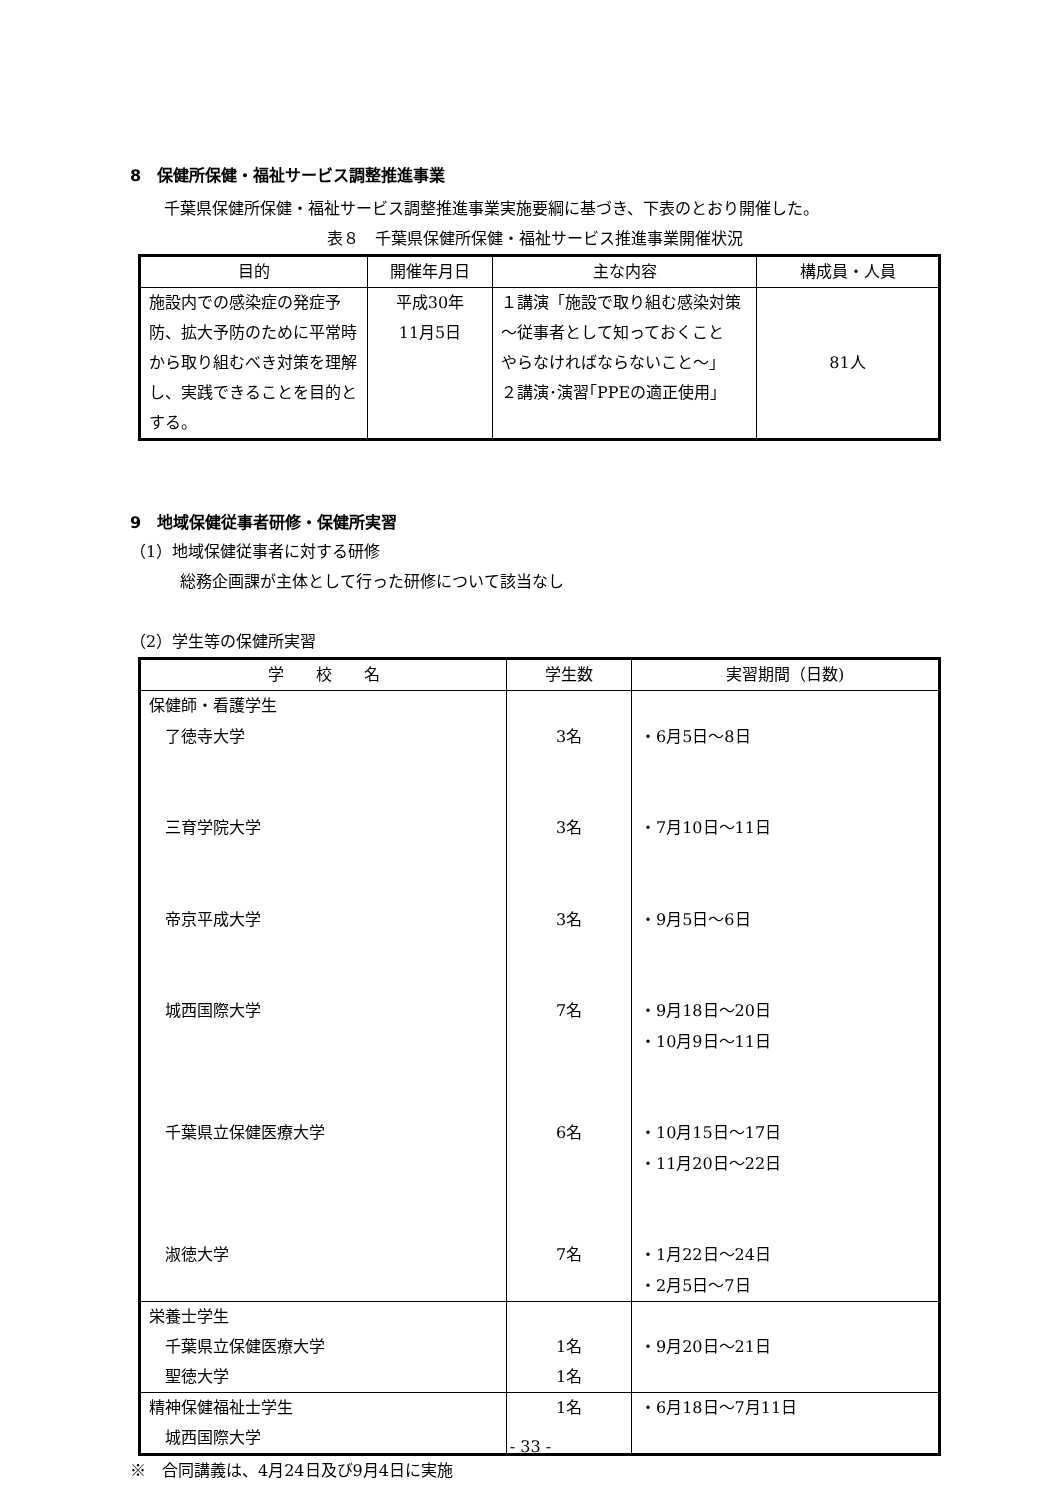8　保健所保健・福祉サービス調整推進事業
千葉県保健所保健・福祉サービス調整推進事業実施要綱に基づき、下表のとおり開催した。
表８　千葉県保健所保健・福祉サービス推進事業開催状況
| 目的 | 開催年月日 | 主な内容 | 構成員・人員 |
| --- | --- | --- | --- |
| 施設内での感染症の発症予防、拡大予防のために平常時から取り組むべき対策を理解し、実践できることを目的とする。 | 平成30年 11月5日 | １講演「施設で取り組む感染対策～従事者として知っておくこと やらなければならないこと～」 ２講演･演習｢PPEの適正使用｣ | 81人 |
9　地域保健従事者研修・保健所実習
（1）地域保健従事者に対する研修
総務企画課が主体として行った研修について該当なし
（2）学生等の保健所実習
| 学 校 名 | 学生数 | 実習期間（日数) |
| --- | --- | --- |
| 保健師・看護学生 了徳寺大学 三育学院大学 帝京平成大学 城西国際大学 千葉県立保健医療大学 淑徳大学 | 3名 3名 3名 7名 6名 7名 | ・6月5日～8日 ・7月10日～11日 ・9月5日～6日 ・9月18日～20日 ・10月9日～11日 ・10月15日～17日 ・11月20日～22日 ・1月22日～24日 ・2月5日～7日 |
| 栄養士学生 千葉県立保健医療大学 聖徳大学 | 1名 1名 | ・9月20日～21日 |
| 精神保健福祉士学生 城西国際大学 | 1名 | ・6月18日～7月11日 |
※　合同講義は、4月24日及び9月4日に実施
- 33 -